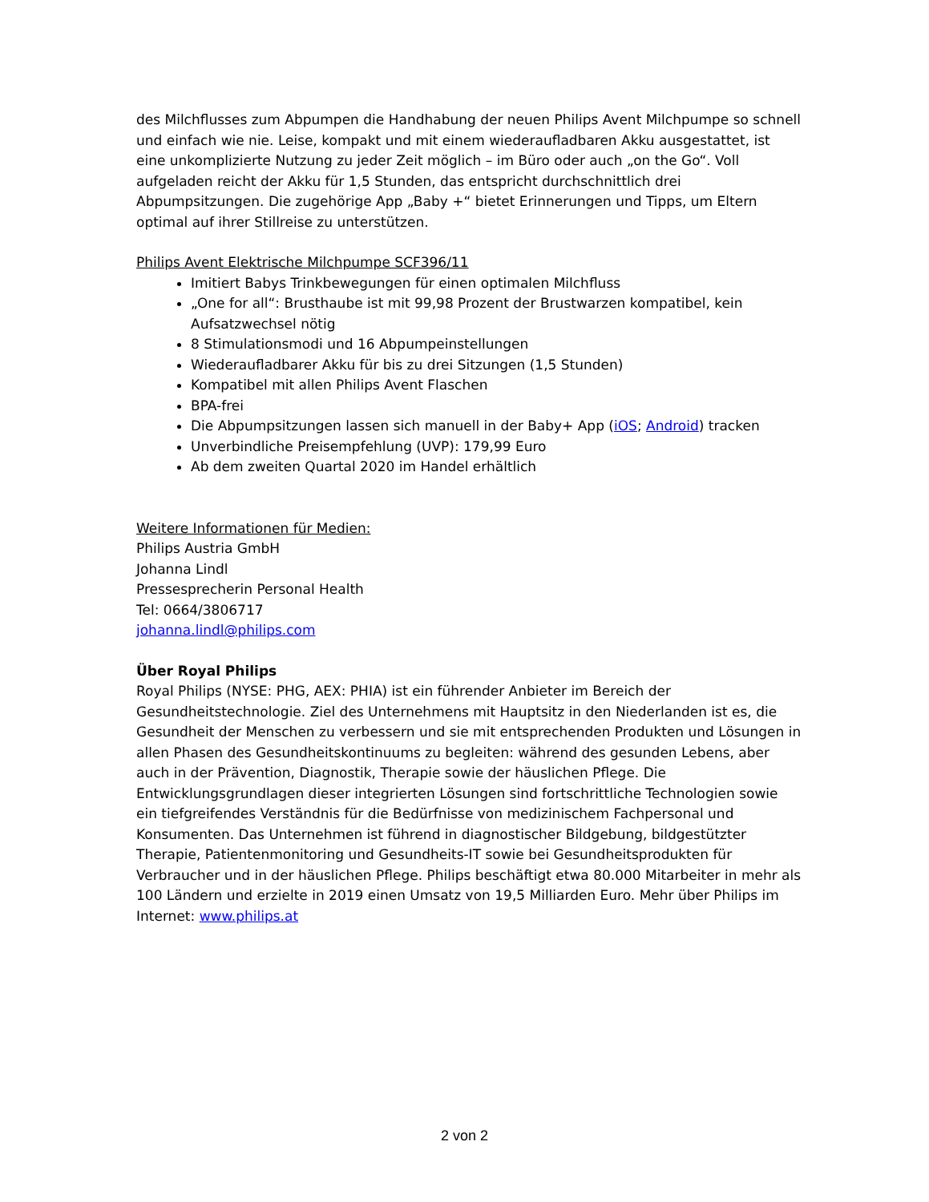des Milchflusses zum Abpumpen die Handhabung der neuen Philips Avent Milchpumpe so schnell und einfach wie nie. Leise, kompakt und mit einem wiederaufladbaren Akku ausgestattet, ist eine unkomplizierte Nutzung zu jeder Zeit möglich – im Büro oder auch „on the Go“. Voll aufgeladen reicht der Akku für 1,5 Stunden, das entspricht durchschnittlich drei Abpumpsitzungen. Die zugehörige App „Baby +“ bietet Erinnerungen und Tipps, um Eltern optimal auf ihrer Stillreise zu unterstützen.
Philips Avent Elektrische Milchpumpe SCF396/11
Imitiert Babys Trinkbewegungen für einen optimalen Milchfluss
„One for all“: Brusthaube ist mit 99,98 Prozent der Brustwarzen kompatibel, kein Aufsatzwechsel nötig
8 Stimulationsmodi und 16 Abpumpeinstellungen
Wiederaufladbarer Akku für bis zu drei Sitzungen (1,5 Stunden)
Kompatibel mit allen Philips Avent Flaschen
BPA-frei
Die Abpumpsitzungen lassen sich manuell in der Baby+ App (iOS; Android) tracken
Unverbindliche Preisempfehlung (UVP): 179,99 Euro
Ab dem zweiten Quartal 2020 im Handel erhältlich
Weitere Informationen für Medien:
Philips Austria GmbH
Johanna Lindl
Pressesprecherin Personal Health
Tel: 0664/3806717
johanna.lindl@philips.com
Über Royal Philips
Royal Philips (NYSE: PHG, AEX: PHIA) ist ein führender Anbieter im Bereich der Gesundheitstechnologie. Ziel des Unternehmens mit Hauptsitz in den Niederlanden ist es, die Gesundheit der Menschen zu verbessern und sie mit entsprechenden Produkten und Lösungen in allen Phasen des Gesundheitskontinuums zu begleiten: während des gesunden Lebens, aber auch in der Prävention, Diagnostik, Therapie sowie der häuslichen Pflege. Die Entwicklungsgrundlagen dieser integrierten Lösungen sind fortschrittliche Technologien sowie ein tiefgreifendes Verständnis für die Bedürfnisse von medizinischem Fachpersonal und Konsumenten. Das Unternehmen ist führend in diagnostischer Bildgebung, bildgestützter Therapie, Patientenmonitoring und Gesundheits-IT sowie bei Gesundheitsprodukten für Verbraucher und in der häuslichen Pflege. Philips beschäftigt etwa 80.000 Mitarbeiter in mehr als 100 Ländern und erzielte in 2019 einen Umsatz von 19,5 Milliarden Euro. Mehr über Philips im Internet: www.philips.at
2 von 2